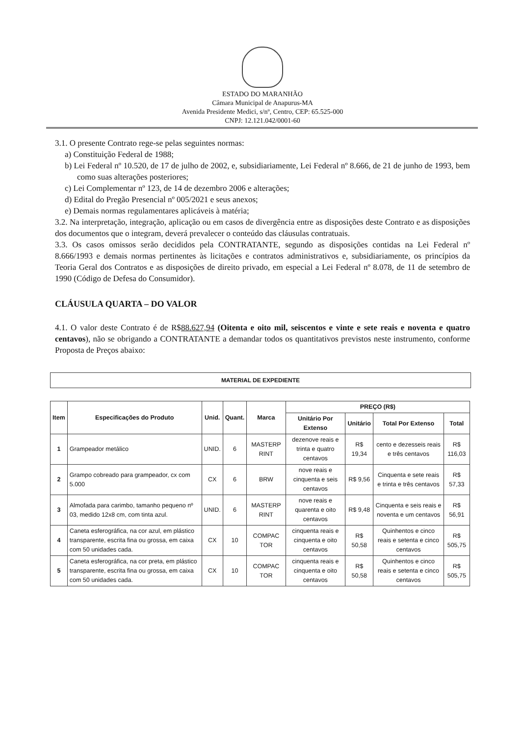ESTADO DO MARANHÃO
Câmara Municipal de Anapurus-MA
Avenida Presidente Medici, s/nº, Centro, CEP: 65.525-000
CNPJ: 12.121.042/0001-60
3.1. O presente Contrato rege-se pelas seguintes normas:
a) Constituição Federal de 1988;
b) Lei Federal nº 10.520, de 17 de julho de 2002, e, subsidiariamente, Lei Federal nº 8.666, de 21 de junho de 1993, bem como suas alterações posteriores;
c) Lei Complementar nº 123, de 14 de dezembro 2006 e alterações;
d) Edital do Pregão Presencial nº 005/2021 e seus anexos;
e) Demais normas regulamentares aplicáveis à matéria;
3.2. Na interpretação, integração, aplicação ou em casos de divergência entre as disposições deste Contrato e as disposições dos documentos que o integram, deverá prevalecer o conteúdo das cláusulas contratuais.
3.3. Os casos omissos serão decididos pela CONTRATANTE, segundo as disposições contidas na Lei Federal nº 8.666/1993 e demais normas pertinentes às licitações e contratos administrativos e, subsidiariamente, os princípios da Teoria Geral dos Contratos e as disposições de direito privado, em especial a Lei Federal nº 8.078, de 11 de setembro de 1990 (Código de Defesa do Consumidor).
CLÁUSULA QUARTA – DO VALOR
4.1. O valor deste Contrato é de R$88.627,94 (Oitenta e oito mil, seiscentos e vinte e sete reais e noventa e quatro centavos), não se obrigando a CONTRATANTE a demandar todos os quantitativos previstos neste instrumento, conforme Proposta de Preços abaixo:
MATERIAL DE EXPEDIENTE
| Item | Especificações do Produto | Unid. | Quant. | Marca | PREÇO (R$) | | | |
| --- | --- | --- | --- | --- | --- | --- | --- | --- |
| | | | | | Unitário Por Extenso | Unitário | Total Por Extenso | Total |
| 1 | Grampeador metálico | UNID. | 6 | MASTERP RINT | dezenove reais e trinta e quatro centavos | R$ 19,34 | cento e dezesseis reais e três centavos | R$ 116,03 |
| 2 | Grampo cobreado para grampeador, cx com 5.000 | CX | 6 | BRW | nove reais e cinquenta e seis centavos | R$ 9,56 | Cinquenta e sete reais e trinta e três centavos | R$ 57,33 |
| 3 | Almofada para carimbo, tamanho pequeno nº 03, medido 12x8 cm, com tinta azul. | UNID. | 6 | MASTERP RINT | nove reais e quarenta e oito centavos | R$ 9,48 | Cinquenta e seis reais e noventa e um centavos | R$ 56,91 |
| 4 | Caneta esferográfica, na cor azul, em plástico transparente, escrita fina ou grossa, em caixa com 50 unidades cada. | CX | 10 | COMPAC TOR | cinquenta reais e cinquenta e oito centavos | R$ 50,58 | Quinhentos e cinco reais e setenta e cinco centavos | R$ 505,75 |
| 5 | Caneta esferográfica, na cor preta, em plástico transparente, escrita fina ou grossa, em caixa com 50 unidades cada. | CX | 10 | COMPAC TOR | cinquenta reais e cinquenta e oito centavos | R$ 50,58 | Quinhentos e cinco reais e setenta e cinco centavos | R$ 505,75 |